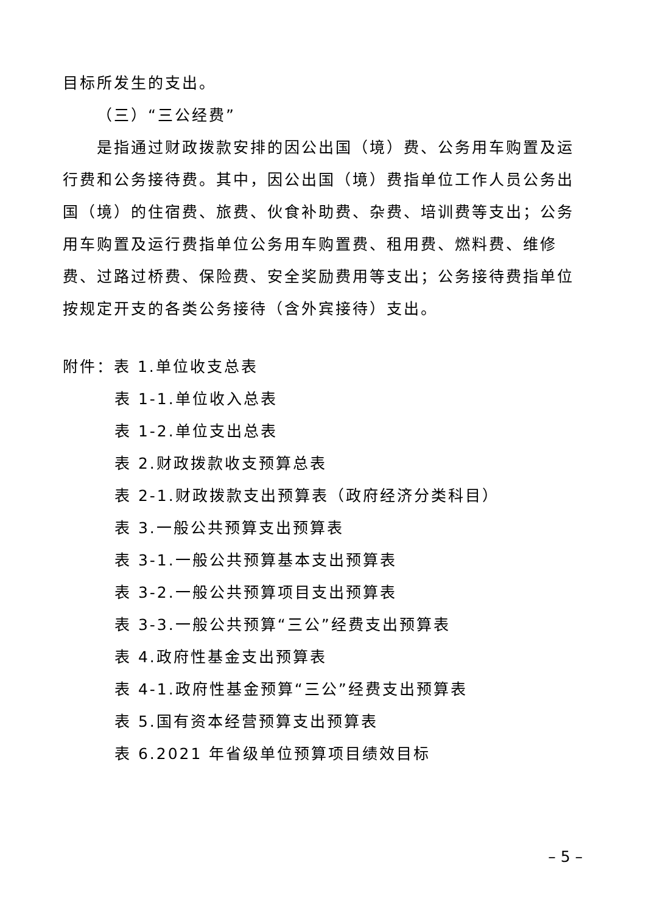目标所发生的支出。
（三）“三公经费”
是指通过财政拨款安排的因公出国（境）费、公务用车购置及运行费和公务接待费。其中，因公出国（境）费指单位工作人员公务出国（境）的住宿费、旅费、伙食补助费、杂费、培训费等支出；公务用车购置及运行费指单位公务用车购置费、租用费、燃料费、维修费、过路过桥费、保险费、安全奖励费用等支出；公务接待费指单位按规定开支的各类公务接待（含外宾接待）支出。
附件：表 1.单位收支总表
表 1-1.单位收入总表
表 1-2.单位支出总表
表 2.财政拨款收支预算总表
表 2-1.财政拨款支出预算表（政府经济分类科目）
表 3.一般公共预算支出预算表
表 3-1.一般公共预算基本支出预算表
表 3-2.一般公共预算项目支出预算表
表 3-3.一般公共预算“三公”经费支出预算表
表 4.政府性基金支出预算表
表 4-1.政府性基金预算“三公”经费支出预算表
表 5.国有资本经营预算支出预算表
表 6.2021 年省级单位预算项目绩效目标
– 5 –